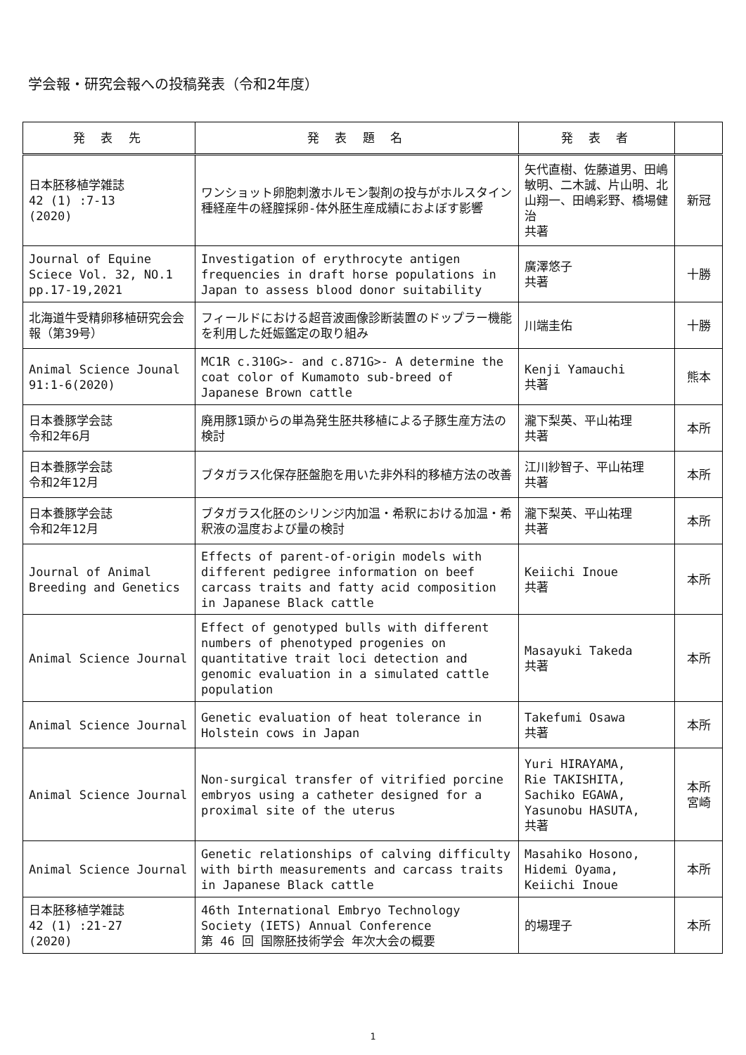学会報・研究会報への投稿発表（令和2年度）
| 発 表 先 | 発 表 題 名 | 発 表 者 | |
| --- | --- | --- | --- |
| 日本胚移植学雑誌 42 (1) :7-13 (2020) | ワンショット卵胞刺激ホルモン製剤の投与がホルスタイン種経産牛の経膣採卵-体外胚生産成績におよぼす影響 | 矢代直樹、佐藤道男、田嶋敏明、二木誠、片山明、北山翔一、田嶋彩野、橋場健治 共著 | 新冠 |
| Journal of Equine Sciece Vol. 32, NO.1 pp.17-19,2021 | Investigation of erythrocyte antigen frequencies in draft horse populations in Japan to assess blood donor suitability | 廣澤悠子 共著 | 十勝 |
| 北海道牛受精卵移植研究会会報（第39号） | フィールドにおける超音波画像診断装置のドップラー機能を利用した妊娠鑑定の取り組み | 川端圭佑 | 十勝 |
| Animal Science Jounal 91:1-6(2020) | MC1R c.310G>- and c.871G>- A determine the coat color of Kumamoto sub-breed of Japanese Brown cattle | Kenji Yamauchi 共著 | 熊本 |
| 日本養豚学会誌 令和2年6月 | 廃用豚1頭からの単為発生胚共移植による子豚生産方法の検討 | 瀧下梨英、平山祐理 共著 | 本所 |
| 日本養豚学会誌 令和2年12月 | ブタガラス化保存胚盤胞を用いた非外科的移植方法の改善 | 江川紗智子、平山祐理 共著 | 本所 |
| 日本養豚学会誌 令和2年12月 | ブタガラス化胚のシリンジ内加温・希釈における加温・希釈液の温度および量の検討 | 瀧下梨英、平山祐理 共著 | 本所 |
| Journal of Animal Breeding and Genetics | Effects of parent-of-origin models with different pedigree information on beef carcass traits and fatty acid composition in Japanese Black cattle | Keiichi Inoue 共著 | 本所 |
| Animal Science Journal | Effect of genotyped bulls with different numbers of phenotyped progenies on quantitative trait loci detection and genomic evaluation in a simulated cattle population | Masayuki Takeda 共著 | 本所 |
| Animal Science Journal | Genetic evaluation of heat tolerance in Holstein cows in Japan | Takefumi Osawa 共著 | 本所 |
| Animal Science Journal | Non-surgical transfer of vitrified porcine embryos using a catheter designed for a proximal site of the uterus | Yuri HIRAYAMA, Rie TAKISHITA, Sachiko EGAWA, Yasunobu HASUTA, 共著 | 本所 宮崎 |
| Animal Science Journal | Genetic relationships of calving difficulty with birth measurements and carcass traits in Japanese Black cattle | Masahiko Hosono, Hidemi Oyama, Keiichi Inoue | 本所 |
| 日本胚移植学雑誌 42 (1) :21-27 (2020) | 46th International Embryo Technology Society (IETS) Annual Conference 第 46 回 国際胚技術学会 年次大会の概要 | 的場理子 | 本所 |
1